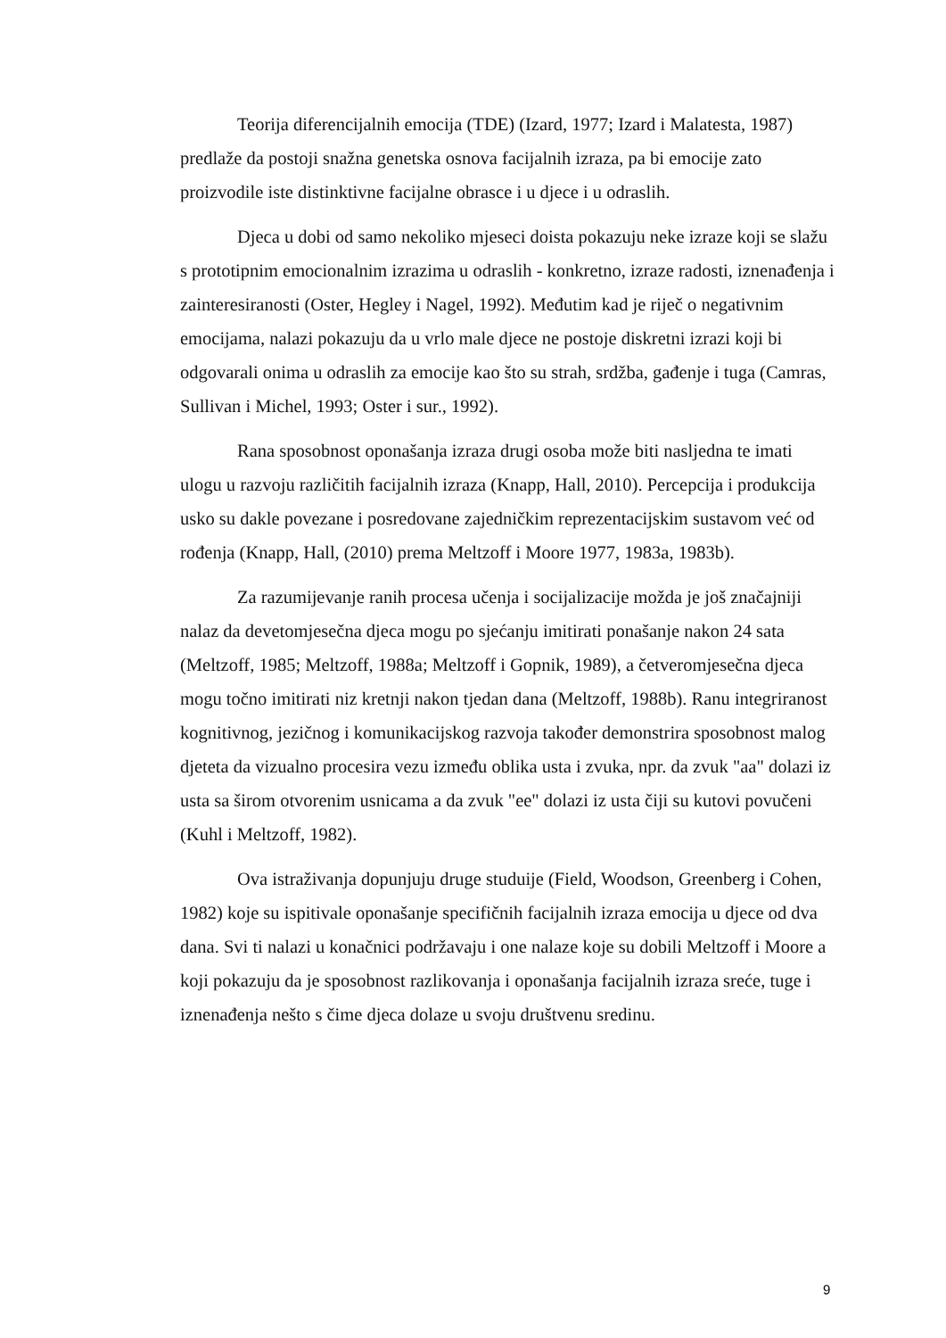Teorija diferencijalnih emocija (TDE) (Izard, 1977; Izard i Malatesta, 1987) predlaže da postoji snažna genetska osnova facijalnih izraza, pa bi emocije zato proizvodile iste distinktivne facijalne obrasce i u djece i u odraslih.
Djeca u dobi od samo nekoliko mjeseci doista pokazuju neke izraze koji se slažu s prototipnim emocionalnim izrazima u odraslih - konkretno, izraze radosti, iznenađenja i zainteresiranosti (Oster, Hegley i Nagel, 1992). Međutim kad je riječ o negativnim emocijama, nalazi pokazuju da u vrlo male djece ne postoje diskretni izrazi koji bi odgovarali onima u odraslih za emocije kao što su strah, srdžba, gađenje i tuga (Camras, Sullivan i Michel, 1993; Oster i sur., 1992).
Rana sposobnost oponašanja izraza drugi osoba može biti nasljedna te imati ulogu u razvoju različitih facijalnih izraza (Knapp, Hall, 2010). Percepcija i produkcija usko su dakle povezane i posredovane zajedničkim reprezentacijskim sustavom već od rođenja (Knapp, Hall, (2010) prema Meltzoff i Moore 1977, 1983a, 1983b).
Za razumijevanje ranih procesa učenja i socijalizacije možda je još značajniji nalaz da devetomjesečna djeca mogu po sjećanju imitirati ponašanje nakon 24 sata (Meltzoff, 1985; Meltzoff, 1988a; Meltzoff i Gopnik, 1989), a četveromjesečna djeca mogu točno imitirati niz kretnji nakon tjedan dana (Meltzoff, 1988b). Ranu integriranost kognitivnog, jezičnog i komunikacijskog razvoja također demonstrira sposobnost malog djeteta da vizualno procesira vezu između oblika usta i zvuka, npr. da zvuk "aa" dolazi iz usta sa širom otvorenim usnicama a da zvuk "ee" dolazi iz usta čiji su kutovi povučeni (Kuhl i Meltzoff, 1982).
Ova istraživanja dopunjuju druge studuije (Field, Woodson, Greenberg i Cohen, 1982) koje su ispitivale oponašanje specifičnih facijalnih izraza emocija u djece od dva dana. Svi ti nalazi u konačnici podržavaju i one nalaze koje su dobili Meltzoff i Moore a koji pokazuju da je sposobnost razlikovanja i oponašanja facijalnih izraza sreće, tuge i iznenađenja nešto s čime djeca dolaze u svoju društvenu sredinu.
9